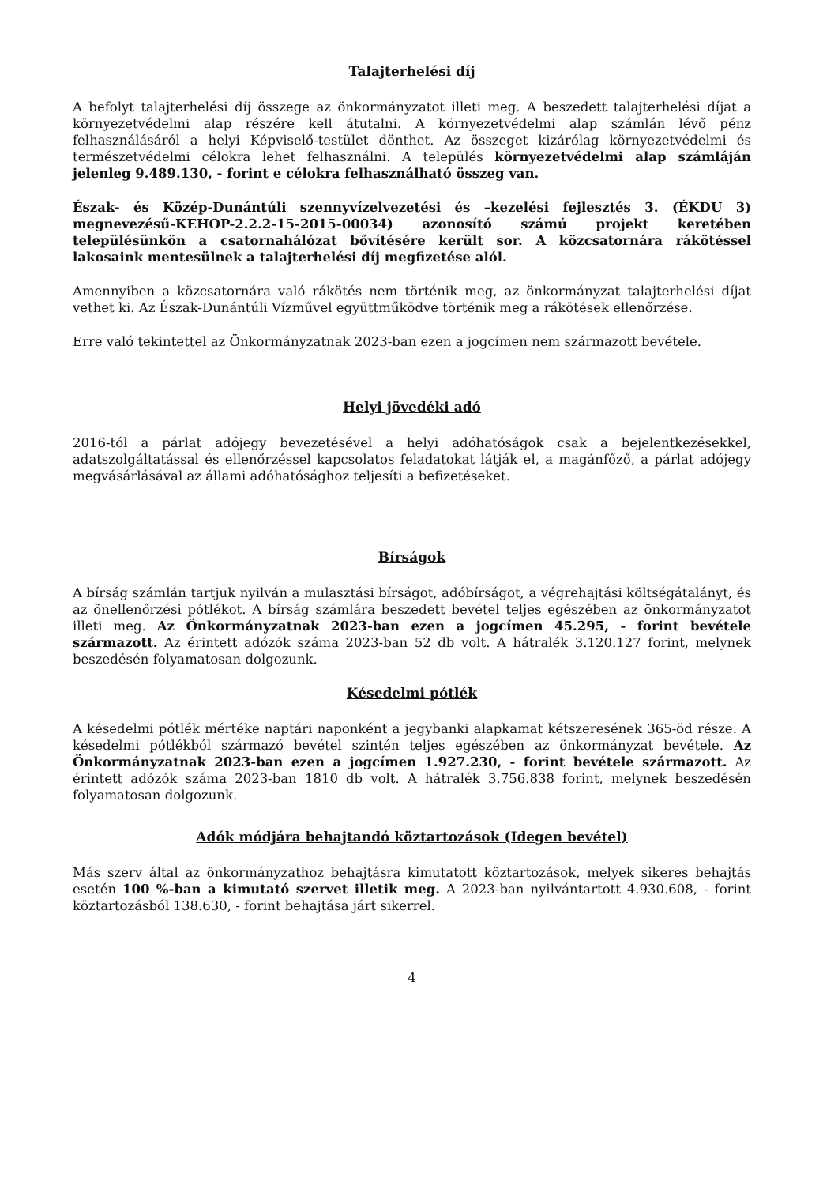Talajterhelési díj
A befolyt talajterhelési díj összege az önkormányzatot illeti meg. A beszedett talajterhelési díjat a környezetvédelmi alap részére kell átutalni. A környezetvédelmi alap számlán lévő pénz felhasználásáról a helyi Képviselő-testület dönthet. Az összeget kizárólag környezetvédelmi és természetvédelmi célokra lehet felhasználni. A település környezetvédelmi alap számláján jelenleg 9.489.130, - forint e célokra felhasználható összeg van.
Észak- és Közép-Dunántúli szennyvízelvezetési és –kezelési fejlesztés 3. (ÉKDU 3) megnevezésű-KEHOP-2.2.2-15-2015-00034) azonosító számú projekt keretében településünkön a csatornahálózat bővítésére került sor. A közcsatornára rákötéssel lakosaink mentesülnek a talajterhelési díj megfizetése alól.
Amennyiben a közcsatornára való rákötés nem történik meg, az önkormányzat talajterhelési díjat vethet ki. Az Észak-Dunántúli Vízművel együttműködve történik meg a rákötések ellenőrzése.
Erre való tekintettel az Önkormányzatnak 2023-ban ezen a jogcímen nem származott bevétele.
Helyi jövedéki adó
2016-tól a párlat adójegy bevezetésével a helyi adóhatóságok csak a bejelentkezésekkel, adatszolgáltatással és ellenőrzéssel kapcsolatos feladatokat látják el, a magánfőző, a párlat adójegy megvásárlásával az állami adóhatósághoz teljesíti a befizetéseket.
Bírságok
A bírság számlán tartjuk nyilván a mulasztási bírságot, adóbírságot, a végrehajtási költségátalányt, és az önellenőrzési pótlékot. A bírság számlára beszedett bevétel teljes egészében az önkormányzatot illeti meg. Az Önkormányzatnak 2023-ban ezen a jogcímen 45.295, - forint bevétele származott. Az érintett adózók száma 2023-ban 52 db volt. A hátralék 3.120.127 forint, melynek beszedésén folyamatosan dolgozunk.
Késedelmi pótlék
A késedelmi pótlék mértéke naptári naponként a jegybanki alapkamat kétszeresének 365-öd része. A késedelmi pótlékból származó bevétel szintén teljes egészében az önkormányzat bevétele. Az Önkormányzatnak 2023-ban ezen a jogcímen 1.927.230, - forint bevétele származott. Az érintett adózók száma 2023-ban 1810 db volt. A hátralék 3.756.838 forint, melynek beszedésén folyamatosan dolgozunk.
Adók módjára behajtandó köztartozások (Idegen bevétel)
Más szerv által az önkormányzathoz behajtásra kimutatott köztartozások, melyek sikeres behajtás esetén 100 %-ban a kimutató szervet illetik meg. A 2023-ban nyilvántartott 4.930.608, - forint köztartozásból 138.630, - forint behajtása járt sikerrel.
4